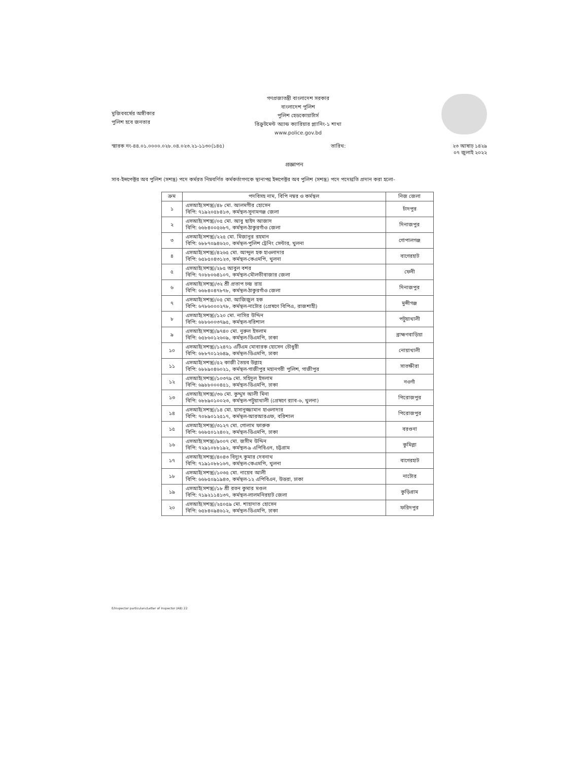মুজিববর্ষের অঙ্গীকার
পুলিশ হবে জনতার
গণপ্রজাতন্ত্রী বাংলাদেশ সরকার
বাংলাদেশ পুলিশ
পুলিশ হেডকোয়ার্টার্স
রিক্রুটমেন্ট অ্যান্ড ক্যারিয়ার প্ল্যানিং-১ শাখা
www.police.gov.bd
স্মারক নং-৪৪.০১.০০০০.০২৮.০৪.০২৩.২১-১১৩০(১৪৫) তারিখ: ২৩ আষাঢ় ১৪২৯
০৭ জুলাই ২০২২
প্রজ্ঞাপন
সাব-ইন্সপেক্টর অব পুলিশ (সশস্ত্র) পদে কর্মরত নিম্নবর্ণিত কর্মকর্তাগণকে স্থানাপন্ন ইন্সপেক্টর অব পুলিশ (সশস্ত্র) পদে পদোন্নতি প্রদান করা হলো-
| ক্রম | পদবিসহ নাম, বিপি নম্বর ও কর্মস্থল | নিজ জেলা |
| --- | --- | --- |
| ১ | এসআই(সশস্ত্র)/৪৮ মো. আলমগীর হোসেন বিপি: ৭১৯২০৫৮৪১৩, কর্মস্থল-সুনামগঞ্জ জেলা | চাঁদপুর |
| ২ | এসআই(সশস্ত্র)/০৫ মো. আবু ছাইদ আজাদ বিপি: ৬৬৮৪০০৫৬৮৭, কর্মস্থল-ঠাকুরগাঁও জেলা | দিনাজপুর |
| ৩ | এসআই(সশস্ত্র)/২২৫ মো. মিজানুর রহমান বিপি: ৬৮৮৭০৯৪৬২০, কর্মস্থল-পুলিশ ট্রেনিং সেন্টার, খুলনা | গোপালগঞ্জ |
| ৪ | এসআই(সশস্ত্র)/৪২৬৫ মো. আব্দুল হক হাওলাদার বিপি: ৬৫৮৫০৪৩১২৩, কর্মস্থল-কেএমপি, খুলনা | বাগেরহাট |
| ৫ | এসআই(সশস্ত্র)/২৮৫ আবুল বশর বিপি: ৭০৮৮০৬৪১০৭, কর্মস্থল-মৌলভীবাজার জেলা | ফেনী |
| ৬ | এসআই(সশস্ত্র)/৩২ শ্রী প্রতাপ চন্দ্র রায় বিপি: ৬৬৮৪০৪৭৮৭৮, কর্মস্থল-ঠাকুরগাঁও জেলা | দিনাজপুর |
| ৭ | এসআই(সশস্ত্র)/০৫ মো. আজিজুল হক বিপি: ৬৭৮৬০০০২৭৮, কর্মস্থল-নাটোর (প্রেষণে বিপিএ, রাজশাহী) | মুন্সীগঞ্জ |
| ৮ | এসআই(সশস্ত্র)/১২০ মো. নাসির উদ্দিন বিপি: ৬৮৮৬০০৩৭৯৫, কর্মস্থল-বরিশাল | পটুয়াখালী |
| ৯ | এসআই(সশস্ত্র)/৯৭৪০ মো. নুরুল ইসলাম বিপি: ৬৫৮৬০১২৬০৯, কর্মস্থল-ডিএমপি, ঢাকা | ব্রাহ্মণবাড়িয়া |
| ১০ | এসআই(সশস্ত্র)/১২৪৭১ এটিএম মোবারক হোসেন চৌধুরী বিপি: ৬৮৮৭০১২৬৪৯, কর্মস্থল-ডিএমপি, ঢাকা | নোয়াখালী |
| ১১ | এসআই(সশস্ত্র)/৫২ কাজী তৈয়ব উল্লাহ বিপি: ৬৮৮৯০৪৬০২১, কর্মস্থল-গাজীপুর মহানগরী পুলিশ, গাজীপুর | সাতক্ষীরা |
| ১২ | এসআই(সশস্ত্র)/১০৩৭৯ মো. সহিদুল ইসলাম বিপি: ৬৯৮৮০০০৪৫১, কর্মস্থল-ডিএমপি, ঢাকা | নওগাঁ |
| ১৩ | এসআই(সশস্ত্র)/৩৬ মো. কুদ্দুস আলী মিনা বিপি: ৬৮৮৯০১০০২৩, কর্মস্থল-পটুয়াখালী (প্রেষণে র‍্যাব-৬, খুলনা) | পিরোজপুর |
| ১৪ | এসআই(সশস্ত্র)/১৪ মো. হাসানুজ্জামান হাওলাদার বিপি: ৭০৮৯০১২৫১৭, কর্মস্থল-আরআরএফ, বরিশাল | পিরোজপুর |
| ১৫ | এসআই(সশস্ত্র)/৩১২৭ মো. গোলাম ফারুক বিপি: ৬৬৮৫০১২৪০২, কর্মস্থল-ডিএমপি, ঢাকা | বরগুনা |
| ১৬ | এসআই(সশস্ত্র)/৯০০৭ মো. জসীম উদ্দিন বিপি: ৭২৯১০৮৮১৯২, কর্মস্থল-৯ এপিবিএন, চট্টগ্রাম | কুমিল্লা |
| ১৭ | এসআই(সশস্ত্র)/৪০৪৩ বিদ্যুৎ কুমার দেবনাথ বিপি: ৭১৯১০৮৮১৬৭, কর্মস্থল-কেএমপি, খুলনা | বাগেরহাট |
| ১৮ | এসআই(সশস্ত্র)/১০৩৫ মো. নায়েব আলী বিপি: ৬৬৮৫০৯১৯৪৩, কর্মস্থল-১২ এপিবিএন, উত্তরা, ঢাকা | নাটোর |
| ১৯ | এসআই(সশস্ত্র)/১৮ শ্রী রতন কুমার মণ্ডল বিপি: ৭১৯২১১৪১৩৭, কর্মস্থল-লালমনিরহাট জেলা | কুড়িগ্রাম |
| ২০ | এসআই(সশস্ত্র)/২৫০৫৯ মো. শাহাদাত হোসেন বিপি: ৬৫৮৪০৯৪৬১২, কর্মস্থল-ডিএমপি, ঢাকা | ফরিদপুর |
E/Inspector particulars/Letter of Inspector (AB) 22